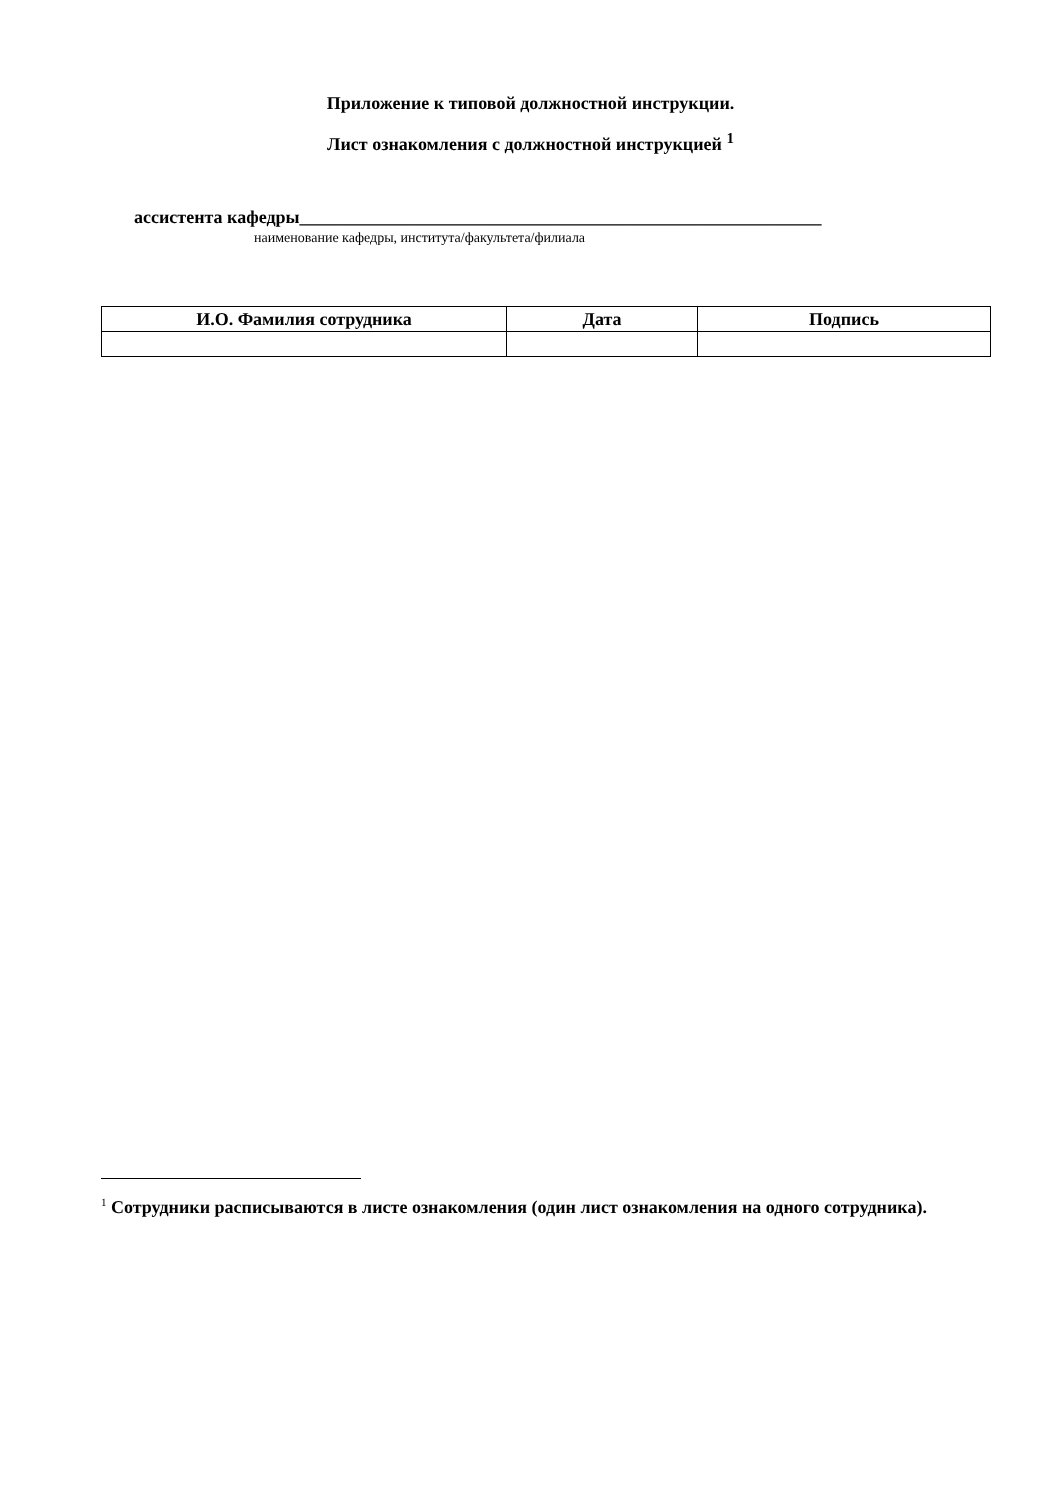Приложение к типовой должностной инструкции.
Лист ознакомления с должностной инструкцией <sup>1</sup>
ассистента кафедры__________________________________________________________
наименование кафедры, института/факультета/филиала
| И.О. Фамилия сотрудника | Дата | Подпись |
| --- | --- | --- |
<sup>1</sup> Сотрудники расписываются в листе ознакомления (один лист ознакомления на одного сотрудника).